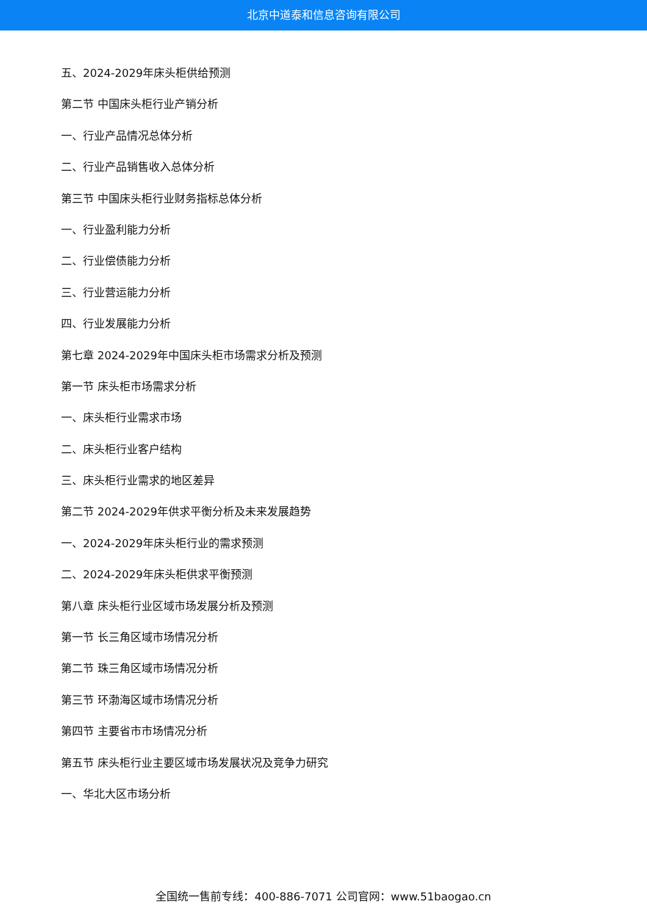北京中道泰和信息咨询有限公司
五、2024-2029年床头柜供给预测
第二节 中国床头柜行业产销分析
一、行业产品情况总体分析
二、行业产品销售收入总体分析
第三节 中国床头柜行业财务指标总体分析
一、行业盈利能力分析
二、行业偿债能力分析
三、行业营运能力分析
四、行业发展能力分析
第七章 2024-2029年中国床头柜市场需求分析及预测
第一节 床头柜市场需求分析
一、床头柜行业需求市场
二、床头柜行业客户结构
三、床头柜行业需求的地区差异
第二节 2024-2029年供求平衡分析及未来发展趋势
一、2024-2029年床头柜行业的需求预测
二、2024-2029年床头柜供求平衡预测
第八章 床头柜行业区域市场发展分析及预测
第一节 长三角区域市场情况分析
第二节 珠三角区域市场情况分析
第三节 环渤海区域市场情况分析
第四节 主要省市市场情况分析
第五节 床头柜行业主要区域市场发展状况及竞争力研究
一、华北大区市场分析
全国统一售前专线：400-886-7071 公司官网：www.51baogao.cn